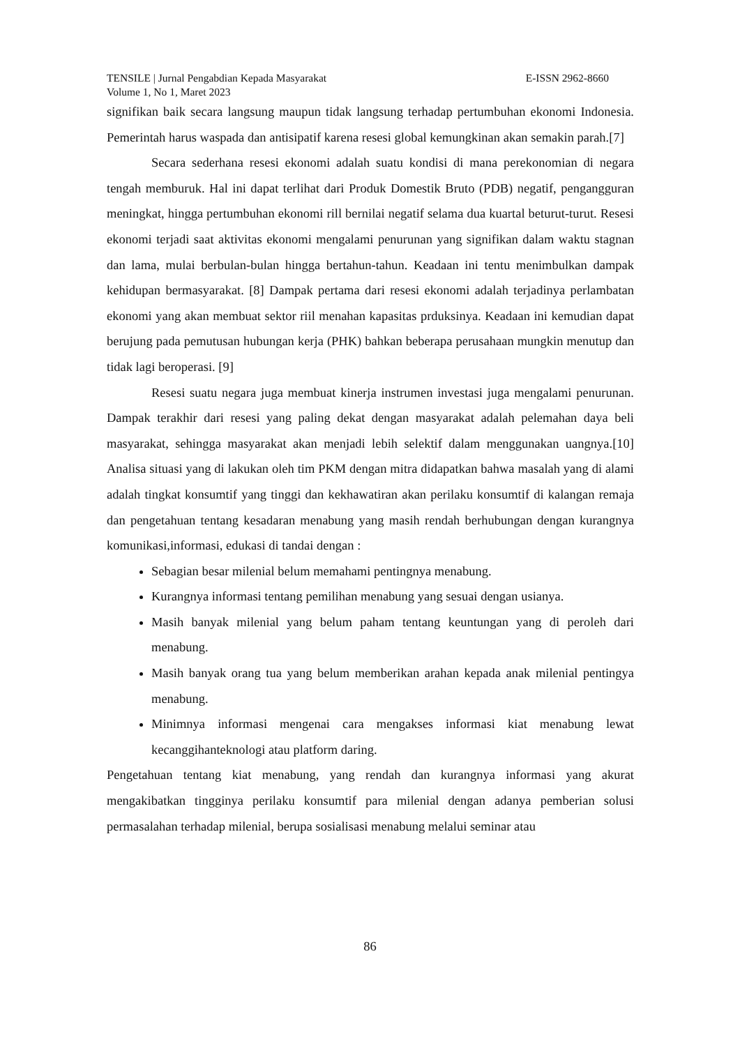TENSILE | Jurnal Pengabdian Kepada Masyarakat E-ISSN 2962-8660
Volume 1, No 1, Maret 2023
signifikan baik secara langsung maupun tidak langsung terhadap pertumbuhan ekonomi Indonesia. Pemerintah harus waspada dan antisipatif karena resesi global kemungkinan akan semakin parah.[7]
Secara sederhana resesi ekonomi adalah suatu kondisi di mana perekonomian di negara tengah memburuk. Hal ini dapat terlihat dari Produk Domestik Bruto (PDB) negatif, pengangguran meningkat, hingga pertumbuhan ekonomi rill bernilai negatif selama dua kuartal beturut-turut. Resesi ekonomi terjadi saat aktivitas ekonomi mengalami penurunan yang signifikan dalam waktu stagnan dan lama, mulai berbulan-bulan hingga bertahun-tahun. Keadaan ini tentu menimbulkan dampak kehidupan bermasyarakat. [8] Dampak pertama dari resesi ekonomi adalah terjadinya perlambatan ekonomi yang akan membuat sektor riil menahan kapasitas prduksinya. Keadaan ini kemudian dapat berujung pada pemutusan hubungan kerja (PHK) bahkan beberapa perusahaan mungkin menutup dan tidak lagi beroperasi. [9]
Resesi suatu negara juga membuat kinerja instrumen investasi juga mengalami penurunan. Dampak terakhir dari resesi yang paling dekat dengan masyarakat adalah pelemahan daya beli masyarakat, sehingga masyarakat akan menjadi lebih selektif dalam menggunakan uangnya.[10] Analisa situasi yang di lakukan oleh tim PKM dengan mitra didapatkan bahwa masalah yang di alami adalah tingkat konsumtif yang tinggi dan kekhawatiran akan perilaku konsumtif di kalangan remaja dan pengetahuan tentang kesadaran menabung yang masih rendah berhubungan dengan kurangnya komunikasi,informasi, edukasi di tandai dengan :
Sebagian besar milenial belum memahami pentingnya menabung.
Kurangnya informasi tentang pemilihan menabung yang sesuai dengan usianya.
Masih banyak milenial yang belum paham tentang keuntungan yang di peroleh dari menabung.
Masih banyak orang tua yang belum memberikan arahan kepada anak milenial pentingya menabung.
Minimnya informasi mengenai cara mengakses informasi kiat menabung lewat kecanggihanteknologi atau platform daring.
Pengetahuan tentang kiat menabung, yang rendah dan kurangnya informasi yang akurat mengakibatkan tingginya perilaku konsumtif para milenial dengan adanya pemberian solusi permasalahan terhadap milenial, berupa sosialisasi menabung melalui seminar atau
86